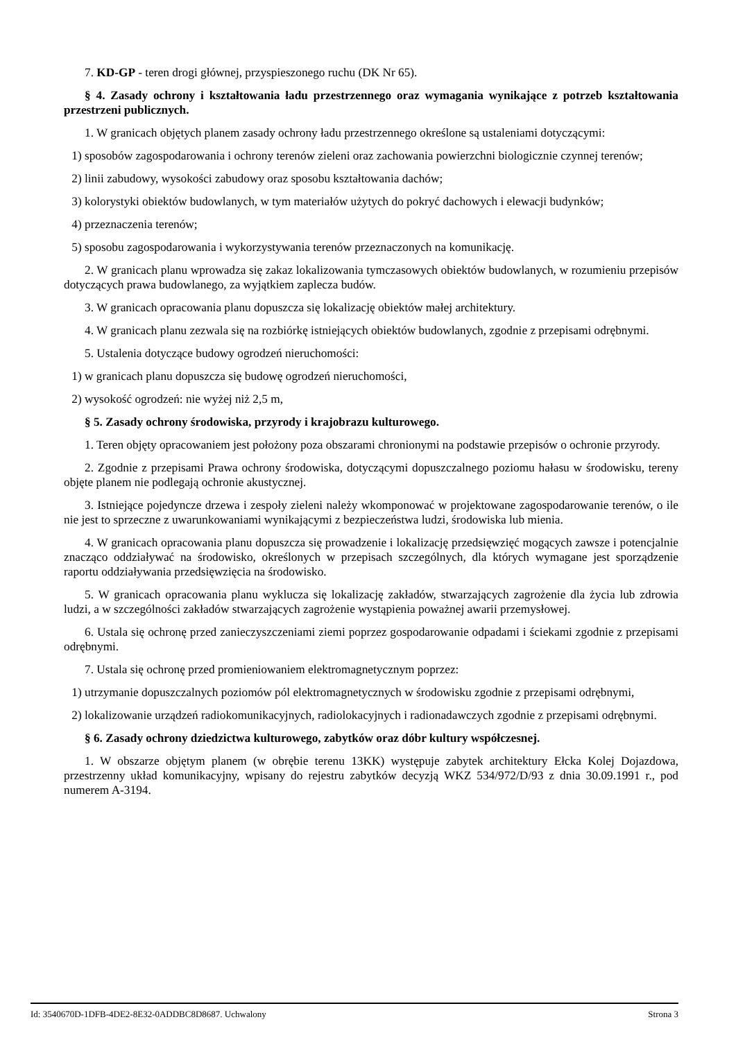7. KD-GP - teren drogi głównej, przyspieszonego ruchu (DK Nr 65).
§ 4. Zasady ochrony i kształtowania ładu przestrzennego oraz wymagania wynikające z potrzeb kształtowania przestrzeni publicznych.
1. W granicach objętych planem zasady ochrony ładu przestrzennego określone są ustaleniami dotyczącymi:
1) sposobów zagospodarowania i ochrony terenów zieleni oraz zachowania powierzchni biologicznie czynnej terenów;
2) linii zabudowy, wysokości zabudowy oraz sposobu kształtowania dachów;
3) kolorystyki obiektów budowlanych, w tym materiałów użytych do pokryć dachowych i elewacji budynków;
4) przeznaczenia terenów;
5) sposobu zagospodarowania i wykorzystywania terenów przeznaczonych na komunikację.
2. W granicach planu wprowadza się zakaz lokalizowania tymczasowych obiektów budowlanych, w rozumieniu przepisów dotyczących prawa budowlanego, za wyjątkiem zaplecza budów.
3. W granicach opracowania planu dopuszcza się lokalizację obiektów małej architektury.
4. W granicach planu zezwala się na rozbiórkę istniejących obiektów budowlanych, zgodnie z przepisami odrębnymi.
5. Ustalenia dotyczące budowy ogrodzeń nieruchomości:
1) w granicach planu dopuszcza się budowę ogrodzeń nieruchomości,
2) wysokość ogrodzeń: nie wyżej niż 2,5 m,
§ 5. Zasady ochrony środowiska, przyrody i krajobrazu kulturowego.
1. Teren objęty opracowaniem jest położony poza obszarami chronionymi na podstawie przepisów o ochronie przyrody.
2. Zgodnie z przepisami Prawa ochrony środowiska, dotyczącymi dopuszczalnego poziomu hałasu w środowisku, tereny objęte planem nie podlegają ochronie akustycznej.
3. Istniejące pojedyncze drzewa i zespoły zieleni należy wkomponować w projektowane zagospodarowanie terenów, o ile nie jest to sprzeczne z uwarunkowaniami wynikającymi z bezpieczeństwa ludzi, środowiska lub mienia.
4. W granicach opracowania planu dopuszcza się prowadzenie i lokalizację przedsięwzięć mogących zawsze i potencjalnie znacząco oddziaływać na środowisko, określonych w przepisach szczególnych, dla których wymagane jest sporządzenie raportu oddziaływania przedsięwzięcia na środowisko.
5. W granicach opracowania planu wyklucza się lokalizację zakładów, stwarzających zagrożenie dla życia lub zdrowia ludzi, a w szczególności zakładów stwarzających zagrożenie wystąpienia poważnej awarii przemysłowej.
6. Ustala się ochronę przed zanieczyszczeniami ziemi poprzez gospodarowanie odpadami i ściekami zgodnie z przepisami odrębnymi.
7. Ustala się ochronę przed promieniowaniem elektromagnetycznym poprzez:
1) utrzymanie dopuszczalnych poziomów pól elektromagnetycznych w środowisku zgodnie z przepisami odrębnymi,
2) lokalizowanie urządzeń radiokomunikacyjnych, radiolokacyjnych i radionadawczych zgodnie z przepisami odrębnymi.
§ 6. Zasady ochrony dziedzictwa kulturowego, zabytków oraz dóbr kultury współczesnej.
1. W obszarze objętym planem (w obrębie terenu 13KK) występuje zabytek architektury Ełcka Kolej Dojazdowa, przestrzenny układ komunikacyjny, wpisany do rejestru zabytków decyzją WKZ 534/972/D/93 z dnia 30.09.1991 r., pod numerem A-3194.
Id: 3540670D-1DFB-4DE2-8E32-0ADDBC8D8687. Uchwalony Strona 3